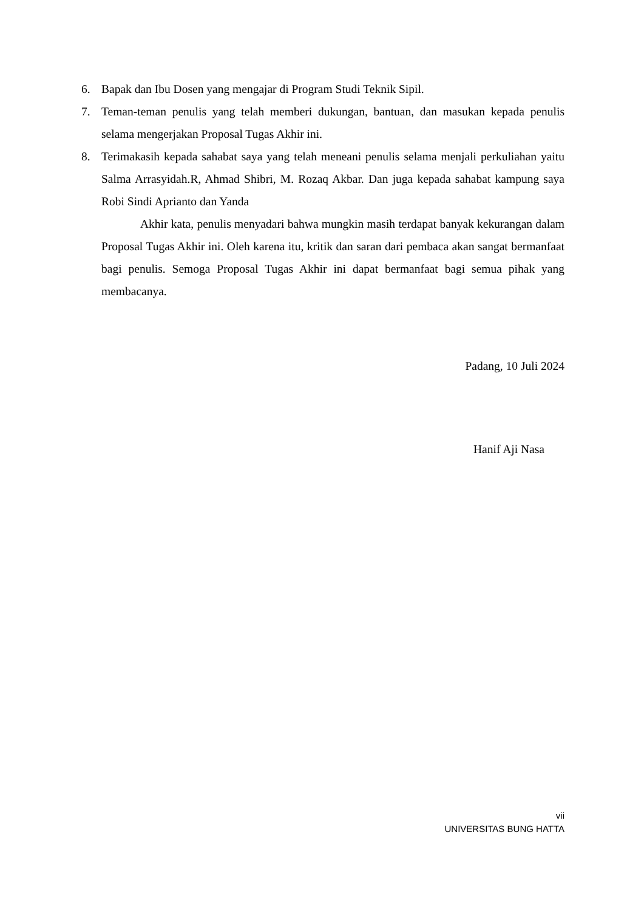6. Bapak dan Ibu Dosen yang mengajar di Program Studi Teknik Sipil.
7. Teman-teman penulis yang telah memberi dukungan, bantuan, dan masukan kepada penulis selama mengerjakan Proposal Tugas Akhir ini.
8. Terimakasih kepada sahabat saya yang telah meneani penulis selama menjali perkuliahan yaitu Salma Arrasyidah.R, Ahmad Shibri, M. Rozaq Akbar. Dan juga kepada sahabat kampung saya Robi Sindi Aprianto dan Yanda
Akhir kata, penulis menyadari bahwa mungkin masih terdapat banyak kekurangan dalam Proposal Tugas Akhir ini. Oleh karena itu, kritik dan saran dari pembaca akan sangat bermanfaat bagi penulis. Semoga Proposal Tugas Akhir ini dapat bermanfaat bagi semua pihak yang membacanya.
Padang, 10 Juli 2024
Hanif Aji Nasa
vii
UNIVERSITAS BUNG HATTA